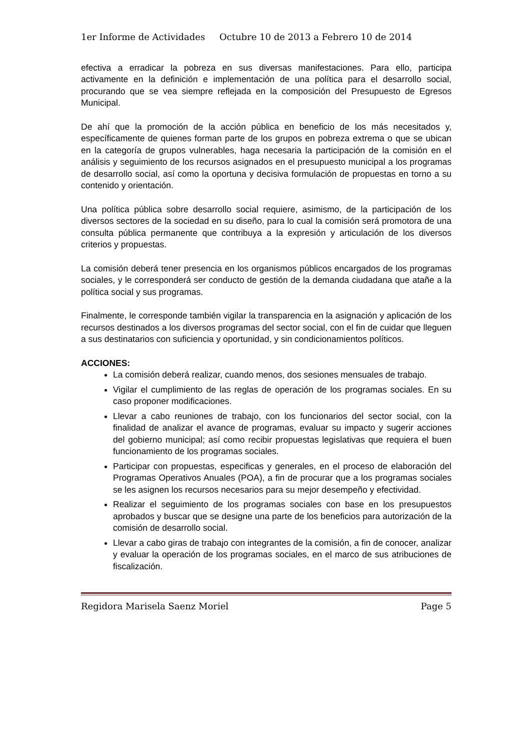1er Informe de Actividades Octubre 10 de 2013 a Febrero 10 de 2014
efectiva a erradicar la pobreza en sus diversas manifestaciones. Para ello, participa activamente en la definición e implementación de una política para el desarrollo social, procurando que se vea siempre reflejada en la composición del Presupuesto de Egresos Municipal.
De ahí que la promoción de la acción pública en beneficio de los más necesitados y, específicamente de quienes forman parte de los grupos en pobreza extrema o que se ubican en la categoría de grupos vulnerables, haga necesaria la participación de la comisión en el análisis y seguimiento de los recursos asignados en el presupuesto municipal a los programas de desarrollo social, así como la oportuna y decisiva formulación de propuestas en torno a su contenido y orientación.
Una política pública sobre desarrollo social requiere, asimismo, de la participación de los diversos sectores de la sociedad en su diseño, para lo cual la comisión será promotora de una consulta pública permanente que contribuya a la expresión y articulación de los diversos criterios y propuestas.
La comisión deberá tener presencia en los organismos públicos encargados de los programas sociales, y le corresponderá ser conducto de gestión de la demanda ciudadana que atañe a la política social y sus programas.
Finalmente, le corresponde también vigilar la transparencia en la asignación y aplicación de los recursos destinados a los diversos programas del sector social, con el fin de cuidar que lleguen a sus destinatarios con suficiencia y oportunidad, y sin condicionamientos políticos.
ACCIONES:
La comisión deberá realizar, cuando menos, dos sesiones mensuales de trabajo.
Vigilar el cumplimiento de las reglas de operación de los programas sociales. En su caso proponer modificaciones.
Llevar a cabo reuniones de trabajo, con los funcionarios del sector social, con la finalidad de analizar el avance de programas, evaluar su impacto y sugerir acciones del gobierno municipal; así como recibir propuestas legislativas que requiera el buen funcionamiento de los programas sociales.
Participar con propuestas, especificas y generales, en el proceso de elaboración del Programas Operativos Anuales (POA), a fin de procurar que a los programas sociales se les asignen los recursos necesarios para su mejor desempeño y efectividad.
Realizar el seguimiento de los programas sociales con base en los presupuestos aprobados y buscar que se designe una parte de los beneficios para autorización de la comisión de desarrollo social.
Llevar a cabo giras de trabajo con integrantes de la comisión, a fin de conocer, analizar y evaluar la operación de los programas sociales, en el marco de sus atribuciones de fiscalización.
Regidora Marisela Saenz Moriel Page 5